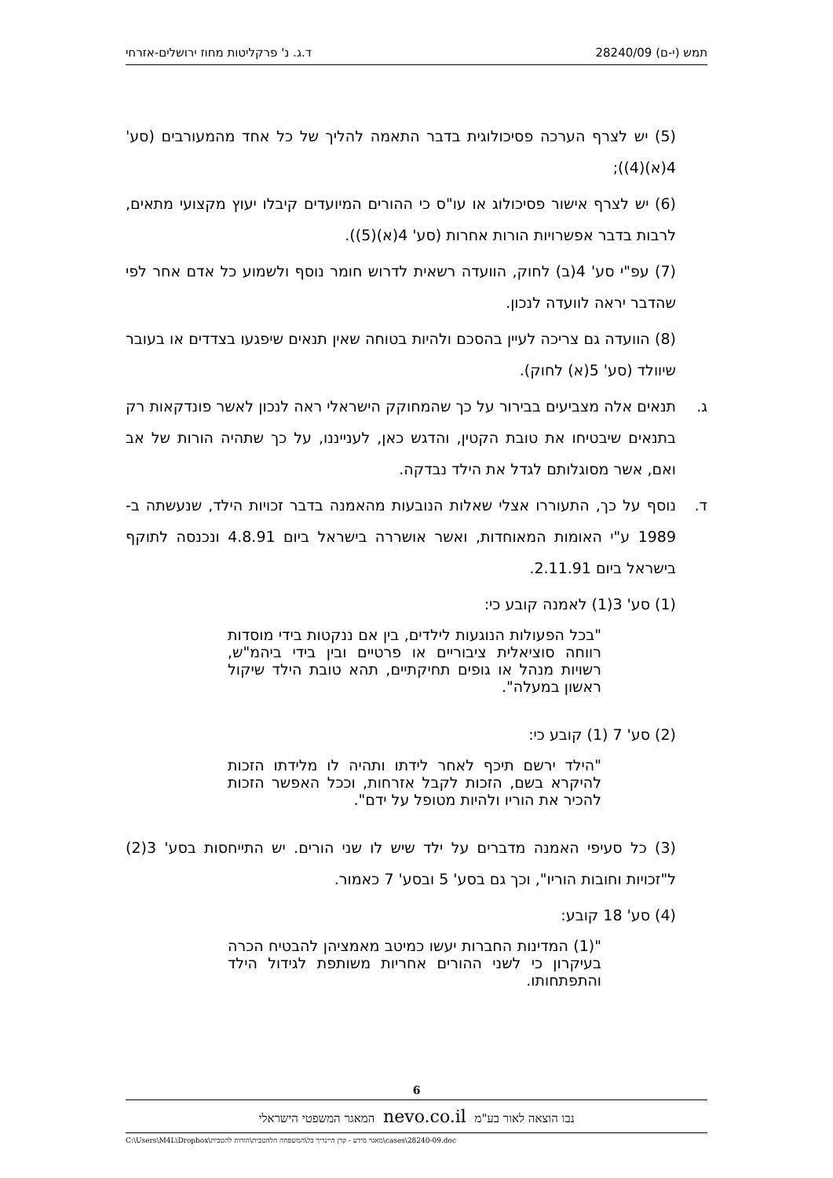תמש (י-ם) 28240/09 ד.ג. נ' פרקליטות מחוז ירושלים-אזרחי
(5) יש לצרף הערכה פסיכולוגית בדבר התאמה להליך של כל אחד מהמעורבים (סע' 4(א)(4));
(6) יש לצרף אישור פסיכולוג או עו"ס כי ההורים המיועדים קיבלו יעוץ מקצועי מתאים, לרבות בדבר אפשרויות הורות אחרות (סע' 4(א)(5)).
(7) עפ"י סע' 4(ב) לחוק, הוועדה רשאית לדרוש חומר נוסף ולשמוע כל אדם אחר לפי שהדבר יראה לוועדה לנכון.
(8) הוועדה גם צריכה לעיין בהסכם ולהיות בטוחה שאין תנאים שיפגעו בצדדים או בעובר שיוולד (סע' 5(א) לחוק).
ג. תנאים אלה מצביעים בבירור על כך שהמחוקק הישראלי ראה לנכון לאשר פונדקאות רק בתנאים שיבטיחו את טובת הקטין, והדגש כאן, לענייננו, על כך שתהיה הורות של אב ואם, אשר מסוגלותם לגדל את הילד נבדקה.
ד. נוסף על כך, התעוררו אצלי שאלות הנובעות מהאמנה בדבר זכויות הילד, שנעשתה ב- 1989 ע"י האומות המאוחדות, ואשר אושררה בישראל ביום 4.8.91 ונכנסה לתוקף בישראל ביום 2.11.91.
(1) סע' 3(1) לאמנה קובע כי:
"בכל הפעולות הנוגעות לילדים, בין אם ננקטות בידי מוסדות רווחה סוציאלית ציבוריים או פרטיים ובין בידי ביהמ"ש, רשויות מנהל או גופים תחיקתיים, תהא טובת הילד שיקול ראשון במעלה".
(2) סע' 7 (1) קובע כי:
"הילד ירשם תיכף לאחר לידתו ותהיה לו מלידתו הזכות להיקרא בשם, הזכות לקבל אזרחות, וככל האפשר הזכות להכיר את הוריו ולהיות מטופל על ידם".
(3) כל סעיפי האמנה מדברים על ילד שיש לו שני הורים. יש התייחסות בסע' 3(2) ל"זכויות וחובות הוריו", וכך גם בסע' 5 ובסע' 7 כאמור.
(4) סע' 18 קובע:
"(1) המדינות החברות יעשו כמיטב מאמציהן להבטיח הכרה בעיקרון כי לשני ההורים אחריות משותפת לגידול הילד והתפתחותו.
6
נבו הוצאה לאור בע"מ nevo.co.il המאגר המשפטי הישראלי
C:\Users\M4L\Dropbox\מאגר מידע - קרן היינריך בל\המשפחה הלהטבית\הורות להטבית\cases\28240-09.doc